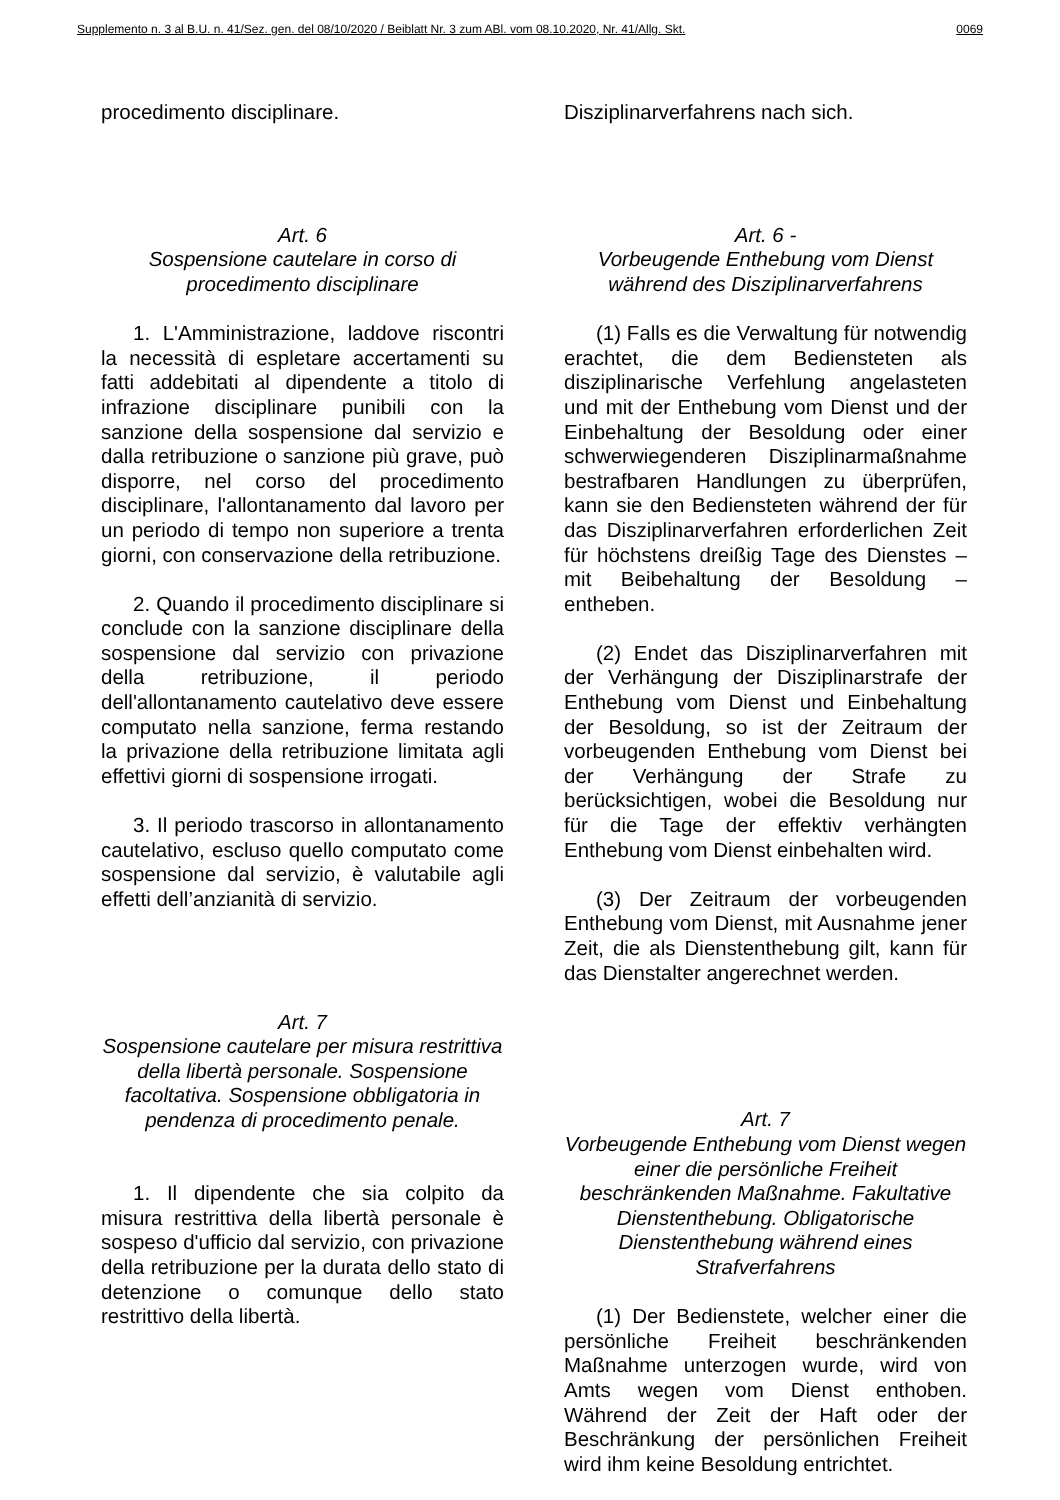Supplemento n. 3 al B.U. n. 41/Sez. gen. del 08/10/2020 / Beiblatt Nr. 3 zum ABl. vom 08.10.2020, Nr. 41/Allg. Skt. 0069
procedimento disciplinare.
Art. 6
Sospensione cautelare in corso di procedimento disciplinare
1. L'Amministrazione, laddove riscontri la necessità di espletare accertamenti su fatti addebitati al dipendente a titolo di infrazione disciplinare punibili con la sanzione della sospensione dal servizio e dalla retribuzione o sanzione più grave, può disporre, nel corso del procedimento disciplinare, l'allontanamento dal lavoro per un periodo di tempo non superiore a trenta giorni, con conservazione della retribuzione.
2. Quando il procedimento disciplinare si conclude con la sanzione disciplinare della sospensione dal servizio con privazione della retribuzione, il periodo dell'allontanamento cautelativo deve essere computato nella sanzione, ferma restando la privazione della retribuzione limitata agli effettivi giorni di sospensione irrogati.
3. Il periodo trascorso in allontanamento cautelativo, escluso quello computato come sospensione dal servizio, è valutabile agli effetti dell’anzianità di servizio.
Art. 7
Sospensione cautelare per misura restrittiva della libertà personale. Sospensione facoltativa. Sospensione obbligatoria in pendenza di procedimento penale.
1. Il dipendente che sia colpito da misura restrittiva della libertà personale è sospeso d'ufficio dal servizio, con privazione della retribuzione per la durata dello stato di detenzione o comunque dello stato restrittivo della libertà.
Disziplinarverfahrens nach sich.
Art. 6 -
Vorbeugende Enthebung vom Dienst während des Disziplinarverfahrens
(1) Falls es die Verwaltung für notwendig erachtet, die dem Bediensteten als disziplinarische Verfehlung angelasteten und mit der Enthebung vom Dienst und der Einbehaltung der Besoldung oder einer schwerwiegenderen Disziplinarmaßnahme bestrafbaren Handlungen zu überprüfen, kann sie den Bediensteten während der für das Disziplinarverfahren erforderlichen Zeit für höchstens dreißig Tage des Dienstes – mit Beibehaltung der Besoldung – entheben.
(2) Endet das Disziplinarverfahren mit der Verhängung der Disziplinarstrafe der Enthebung vom Dienst und Einbehaltung der Besoldung, so ist der Zeitraum der vorbeugenden Enthebung vom Dienst bei der Verhängung der Strafe zu berücksichtigen, wobei die Besoldung nur für die Tage der effektiv verhängten Enthebung vom Dienst einbehalten wird.
(3) Der Zeitraum der vorbeugenden Enthebung vom Dienst, mit Ausnahme jener Zeit, die als Dienstenthebung gilt, kann für das Dienstalter angerechnet werden.
Art. 7
Vorbeugende Enthebung vom Dienst wegen einer die persönliche Freiheit beschränkenden Maßnahme. Fakultative Dienstenthebung. Obligatorische Dienstenthebung während eines Strafverfahrens
(1) Der Bedienstete, welcher einer die persönliche Freiheit beschränkenden Maßnahme unterzogen wurde, wird von Amts wegen vom Dienst enthoben. Während der Zeit der Haft oder der Beschränkung der persönlichen Freiheit wird ihm keine Besoldung entrichtet.